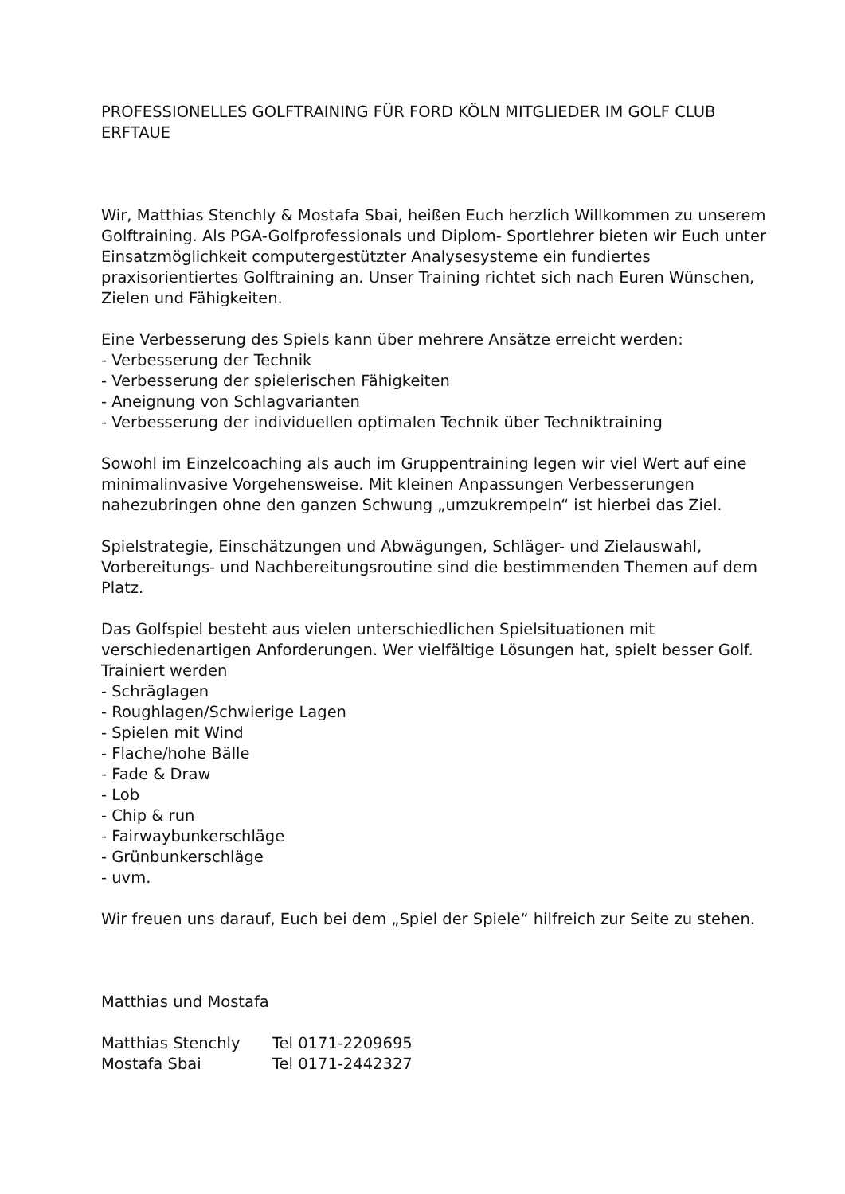PROFESSIONELLES GOLFTRAINING FÜR FORD KÖLN MITGLIEDER IM GOLF CLUB ERFTAUE
Wir, Matthias Stenchly & Mostafa Sbai, heißen Euch herzlich Willkommen zu unserem Golftraining. Als PGA-Golfprofessionals und Diplom- Sportlehrer bieten wir Euch unter Einsatzmöglichkeit computergestützter Analysesysteme ein fundiertes praxisorientiertes Golftraining an. Unser Training richtet sich nach Euren Wünschen, Zielen und Fähigkeiten.
Eine Verbesserung des Spiels kann über mehrere Ansätze erreicht werden:
- Verbesserung der Technik
- Verbesserung der spielerischen Fähigkeiten
- Aneignung von Schlagvarianten
- Verbesserung der individuellen optimalen Technik über Techniktraining
Sowohl im Einzelcoaching als auch im Gruppentraining legen wir viel Wert auf eine minimalinvasive Vorgehensweise. Mit kleinen Anpassungen Verbesserungen nahezubringen ohne den ganzen Schwung „umzukrempeln“ ist hierbei das Ziel.
Spielstrategie, Einschätzungen und Abwägungen, Schläger- und Zielauswahl, Vorbereitungs- und Nachbereitungsroutine sind die bestimmenden Themen auf dem Platz.
Das Golfspiel besteht aus vielen unterschiedlichen Spielsituationen mit verschiedenartigen Anforderungen. Wer vielfältige Lösungen hat, spielt besser Golf.
Trainiert werden
- Schräglagen
- Roughlagen/Schwierige Lagen
- Spielen mit Wind
- Flache/hohe Bälle
- Fade & Draw
- Lob
- Chip & run
- Fairwaybunkerschläge
- Grünbunkerschläge
- uvm.
Wir freuen uns darauf, Euch bei dem „Spiel der Spiele“ hilfreich zur Seite zu stehen.
Matthias und Mostafa
| Matthias Stenchly | Tel 0171-2209695 |
| Mostafa Sbai | Tel 0171-2442327 |